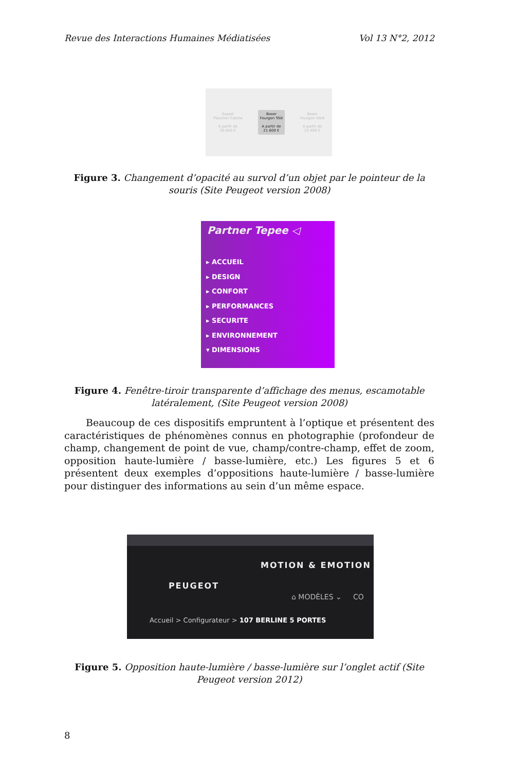Revue des Interactions Humaines Médiatisées Vol 13 N°2, 2012
Expert
Plancher Cabine
A partir de
20.650 €
Boxer
Fourgon Tôlé
A partir de
21.600 €
Boxer
Fourgon Vitré
A partir de
22.400 €
Figure 3. Changement d’opacité au survol d’un objet par le pointeur de la souris (Site Peugeot version 2008)
Partner Tepee ◁
▸ ACCUEIL
▸ DESIGN
▸ CONFORT
▸ PERFORMANCES
▸ SECURITE
▸ ENVIRONNEMENT
▾ DIMENSIONS
Figure 4. Fenêtre-tiroir transparente d’affichage des menus, escamotable latéralement, (Site Peugeot version 2008)
Beaucoup de ces dispositifs empruntent à l’optique et présentent des caractéristiques de phénomènes connus en photographie (profondeur de champ, changement de point de vue, champ/contre-champ, effet de zoom, opposition haute-lumière / basse-lumière, etc.) Les figures 5 et 6 présentent deux exemples d’oppositions haute-lumière / basse-lumière pour distinguer des informations au sein d’un même espace.
PEUGEOT
MOTION & EMOTION
⌂ MODÈLES ⌄ CO
Accueil > Configurateur > 107 BERLINE 5 PORTES
Figure 5. Opposition haute-lumière / basse-lumière sur l’onglet actif (Site Peugeot version 2012)
8